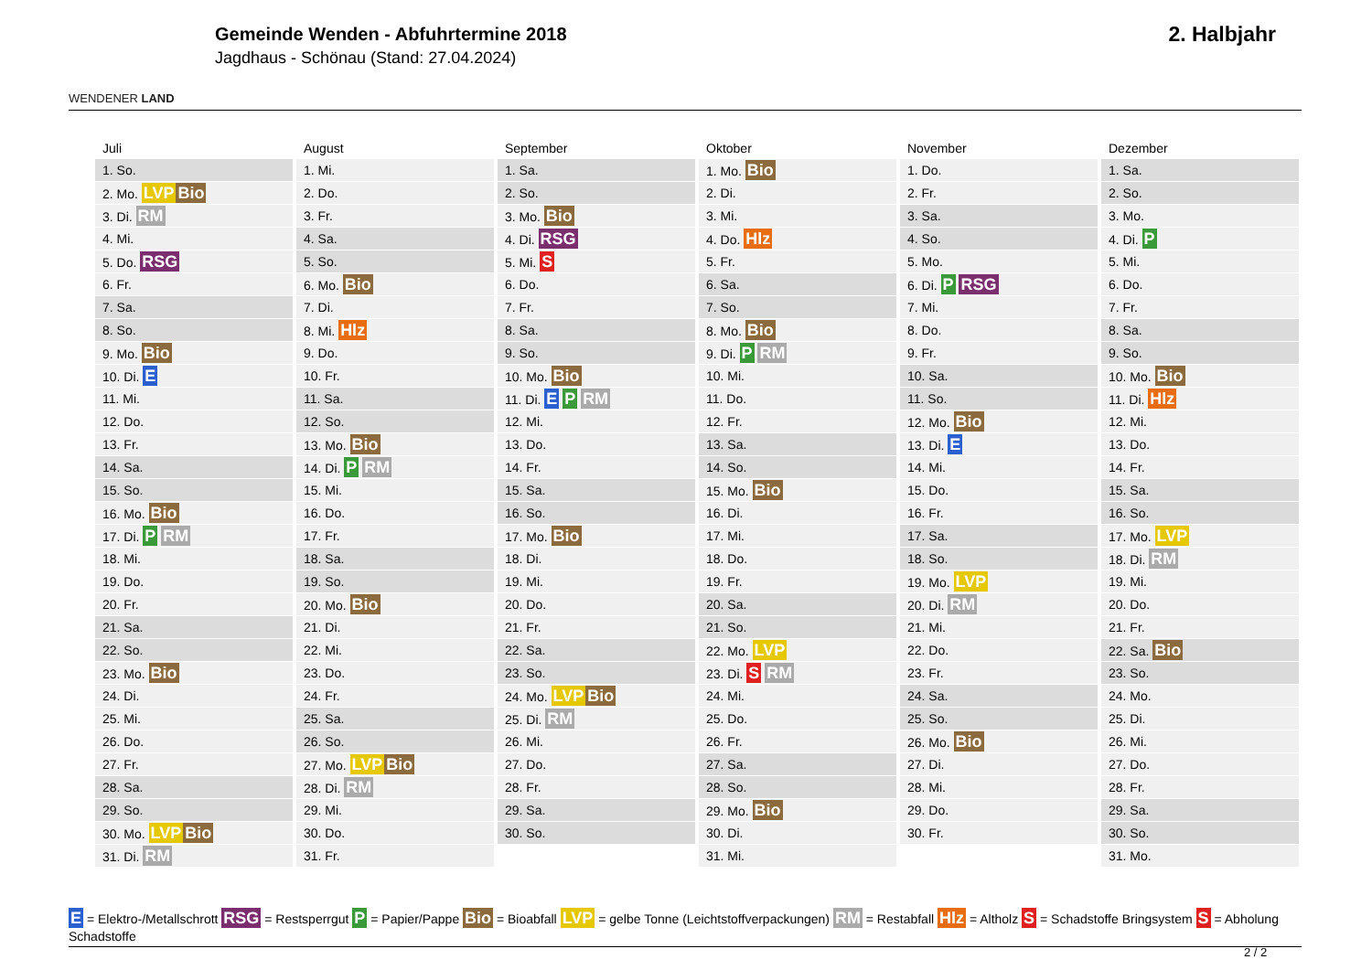WENDENER LAND
Gemeinde Wenden - Abfuhrtermine 2018
Jagdhaus - Schönau (Stand: 27.04.2024)
2. Halbjahr
| Juli | August | September | Oktober | November | Dezember |
| --- | --- | --- | --- | --- | --- |
| 1. So. | 1. Mi. | 1. Sa. | 1. Mo. Bio | 1. Do. | 1. Sa. |
| 2. Mo. LVP Bio | 2. Do. | 2. So. | 2. Di. | 2. Fr. | 2. So. |
| 3. Di. RM | 3. Fr. | 3. Mo. Bio | 3. Mi. | 3. Sa. | 3. Mo. |
| 4. Mi. | 4. Sa. | 4. Di. RSG | 4. Do. Hlz | 4. So. | 4. Di. P |
| 5. Do. RSG | 5. So. | 5. Mi. S | 5. Fr. | 5. Mo. | 5. Mi. |
| 6. Fr. | 6. Mo. Bio | 6. Do. | 6. Sa. | 6. Di. P RSG | 6. Do. |
| 7. Sa. | 7. Di. | 7. Fr. | 7. So. | 7. Mi. | 7. Fr. |
| 8. So. | 8. Mi. Hlz | 8. Sa. | 8. Mo. Bio | 8. Do. | 8. Sa. |
| 9. Mo. Bio | 9. Do. | 9. So. | 9. Di. P RM | 9. Fr. | 9. So. |
| 10. Di. E | 10. Fr. | 10. Mo. Bio | 10. Mi. | 10. Sa. | 10. Mo. Bio |
| 11. Mi. | 11. Sa. | 11. Di. E P RM | 11. Do. | 11. So. | 11. Di. Hlz |
| 12. Do. | 12. So. | 12. Mi. | 12. Fr. | 12. Mo. Bio | 12. Mi. |
| 13. Fr. | 13. Mo. Bio | 13. Do. | 13. Sa. | 13. Di. E | 13. Do. |
| 14. Sa. | 14. Di. P RM | 14. Fr. | 14. So. | 14. Mi. | 14. Fr. |
| 15. So. | 15. Mi. | 15. Sa. | 15. Mo. Bio | 15. Do. | 15. Sa. |
| 16. Mo. Bio | 16. Do. | 16. So. | 16. Di. | 16. Fr. | 16. So. |
| 17. Di. P RM | 17. Fr. | 17. Mo. Bio | 17. Mi. | 17. Sa. | 17. Mo. LVP |
| 18. Mi. | 18. Sa. | 18. Di. | 18. Do. | 18. So. | 18. Di. RM |
| 19. Do. | 19. So. | 19. Mi. | 19. Fr. | 19. Mo. LVP | 19. Mi. |
| 20. Fr. | 20. Mo. Bio | 20. Do. | 20. Sa. | 20. Di. RM | 20. Do. |
| 21. Sa. | 21. Di. | 21. Fr. | 21. So. | 21. Mi. | 21. Fr. |
| 22. So. | 22. Mi. | 22. Sa. | 22. Mo. LVP | 22. Do. | 22. Sa. Bio |
| 23. Mo. Bio | 23. Do. | 23. So. | 23. Di. S RM | 23. Fr. | 23. So. |
| 24. Di. | 24. Fr. | 24. Mo. LVP Bio | 24. Mi. | 24. Sa. | 24. Mo. |
| 25. Mi. | 25. Sa. | 25. Di. RM | 25. Do. | 25. So. | 25. Di. |
| 26. Do. | 26. So. | 26. Mi. | 26. Fr. | 26. Mo. Bio | 26. Mi. |
| 27. Fr. | 27. Mo. LVP Bio | 27. Do. | 27. Sa. | 27. Di. | 27. Do. |
| 28. Sa. | 28. Di. RM | 28. Fr. | 28. So. | 28. Mi. | 28. Fr. |
| 29. So. | 29. Mi. | 29. Sa. | 29. Mo. Bio | 29. Do. | 29. Sa. |
| 30. Mo. LVP Bio | 30. Do. | 30. So. | 30. Di. | 30. Fr. | 30. So. |
| 31. Di. RM | 31. Fr. | | 31. Mi. | | 31. Mo. |
E = Elektro-/Metallschrott RSG = Restsperrgut P = Papier/Pappe Bio = Bioabfall LVP = gelbe Tonne (Leichtstoffverpackungen) RM = Restabfall Hlz = Altholz S = Schadstoffe Bringsystem S = Abholung Schadstoffe
2 / 2